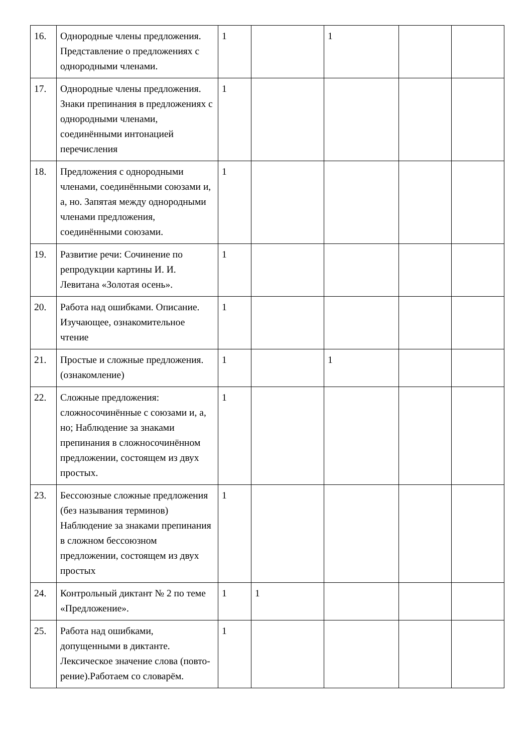| 16. | Однородные члены предложения. Представление о предложениях с однородными членами. | 1 | | 1 | | |
| 17. | Однородные члены предложения. Знаки препинания в предложениях с однородными членами, соединёнными интонацией перечисления | 1 | | | | |
| 18. | Предложения с однородными членами, соединёнными союзами и, а, но. Запятая между однородными членами предложения, соединёнными союзами. | 1 | | | | |
| 19. | Развитие речи: Сочинение по репродукции картины И. И. Левитана «Золотая осень». | 1 | | | | |
| 20. | Работа над ошибками. Описание. Изучающее, ознакомительное чтение | 1 | | | | |
| 21. | Простые и сложные предложения. (ознакомление) | 1 | | 1 | | |
| 22. | Сложные предложения: сложносочинённые с союзами и, а, но; Наблюдение за знаками препинания в сложносочинённом предложении, состоящем из двух простых. | 1 | | | | |
| 23. | Бессоюзные сложные предложения (без называния терминов) Наблюдение за знаками препинания в сложном бессоюзном предложении, состоящем из двух простых | 1 | | | | |
| 24. | Контрольный диктант № 2 по теме «Предложение». | 1 | 1 | | | |
| 25. | Работа над ошибками, допущенными в диктанте. Лексическое значение слова (повто- рение).Работаем со словарём. | 1 | | | | |